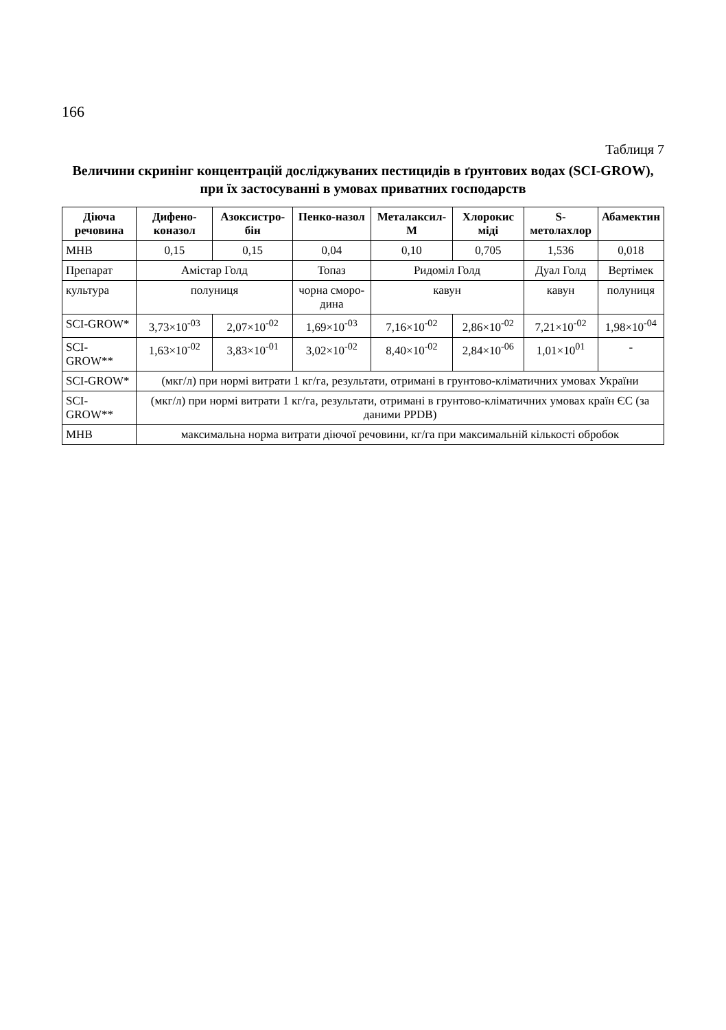166
Таблиця 7
Величини скринінг концентрацій досліджуваних пестицидів в ґрунтових водах (SCI-GROW),
при їх застосуванні в умовах приватних господарств
| Діюча речовина | Дифено-коназол | Азоксистро-бін | Пенко-назол | Металаксил-М | Хлорокис міді | S-метолахлор | Абамектин |
| --- | --- | --- | --- | --- | --- | --- | --- |
| МНВ | 0,15 | 0,15 | 0,04 | 0,10 | 0,705 | 1,536 | 0,018 |
| Препарат | Амістар Голд | | Топаз | Ридоміл Голд | | Дуал Голд | Вертімек |
| культура | полуниця | | чорна смоpo-дина | кавун | | кавун | полуниця |
| SCI-GROW* | 3,73×10<sup>-03</sup> | 2,07×10<sup>-02</sup> | 1,69×10<sup>-03</sup> | 7,16×10<sup>-02</sup> | 2,86×10<sup>-02</sup> | 7,21×10<sup>-02</sup> | 1,98×10<sup>-04</sup> |
| SCI-GROW** | 1,63×10<sup>-02</sup> | 3,83×10<sup>-01</sup> | 3,02×10<sup>-02</sup> | 8,40×10<sup>-02</sup> | 2,84×10<sup>-06</sup> | 1,01×10<sup>01</sup> | - |
| SCI-GROW* | (мкг/л) при нормі витрати 1 кг/га, результати, отримані в грунтово-кліматичних умовах України | | | | | | |
| SCI-GROW** | (мкг/л) при нормі витрати 1 кг/га, результати, отримані в грунтово-кліматичних умовах країн ЄС (за даними PPDB) | | | | | | |
| МНВ | максимальна норма витрати діючої речовини, кг/га при максимальній кількості обробок | | | | | | |